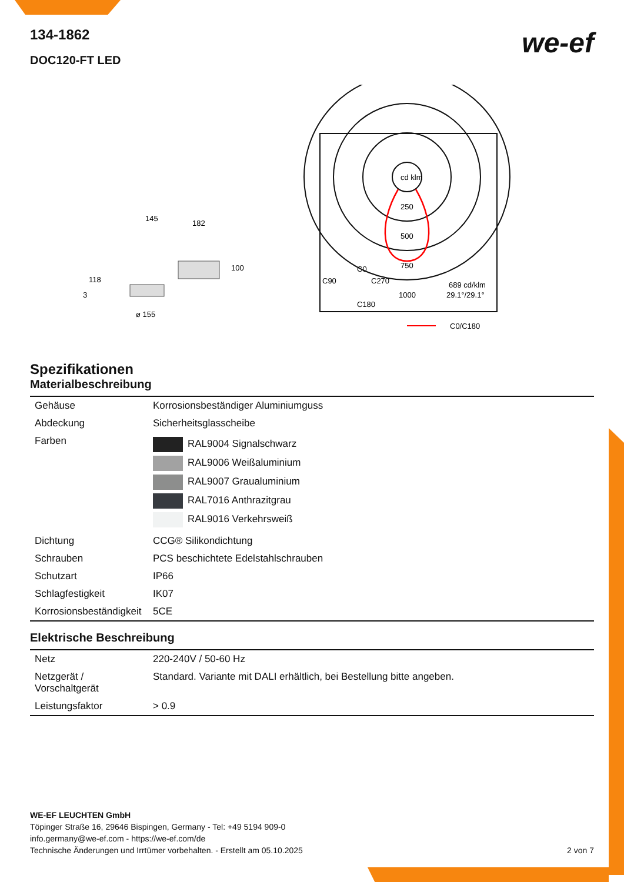we-ef
134-1862
DOC120-FT LED
145
182
100
118
3
ø 155
cd klm
250
500
750
1000
C0
C90
C270
C180
689 cd/klm
29.1°/29.1°
C0/C180
Spezifikationen
Materialbeschreibung
| Gehäuse | Korrosionsbeständiger Aluminiumguss |
| Abdeckung | Sicherheitsglasscheibe |
| Farben | RAL9004 Signalschwarz RAL9006 Weißaluminium RAL9007 Graualuminium RAL7016 Anthrazitgrau RAL9016 Verkehrsweiß |
| Dichtung | CCG® Silikondichtung |
| Schrauben | PCS beschichtete Edelstahlschrauben |
| Schutzart | IP66 |
| Schlagfestigkeit | IK07 |
| Korrosionsbeständigkeit | 5CE |
Elektrische Beschreibung
| Netz | 220-240V / 50-60 Hz |
| Netzgerät / Vorschaltgerät | Standard. Variante mit DALI erhältlich, bei Bestellung bitte angeben. |
| Leistungsfaktor | > 0.9 |
WE-EF LEUCHTEN GmbH
Töpinger Straße 16, 29646 Bispingen, Germany - Tel: +49 5194 909-0
info.germany@we-ef.com - https://we-ef.com/de
Technische Änderungen und Irrtümer vorbehalten. - Erstellt am 05.10.2025 2 von 7